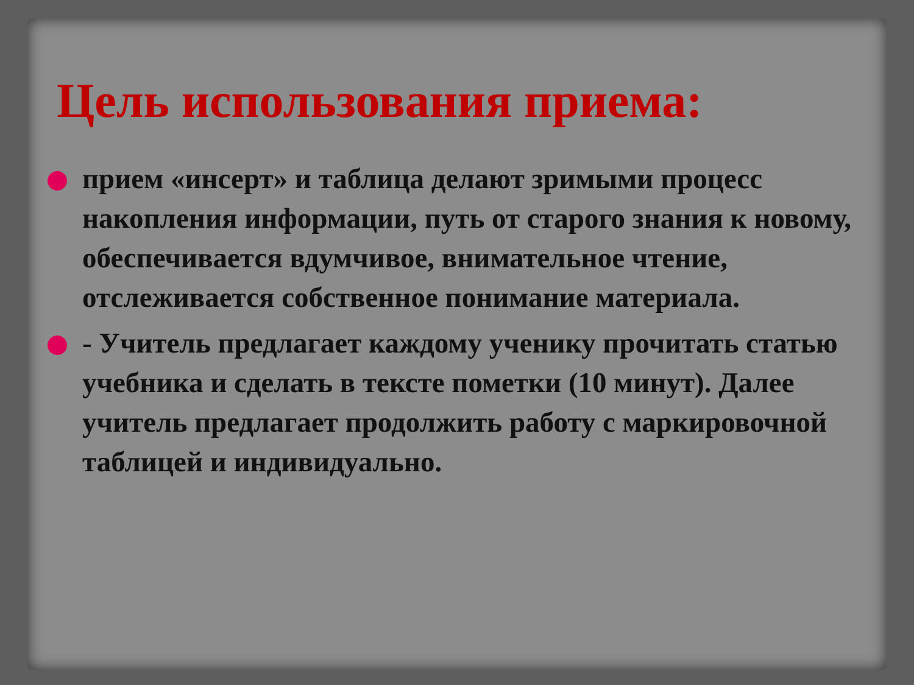Цель использования приема:
прием «инсерт» и таблица делают зримыми процесс накопления информации, путь от старого знания к новому, обеспечивается вдумчивое, внимательное чтение, отслеживается собственное понимание материала.
- Учитель предлагает каждому ученику прочитать статью учебника и сделать в тексте пометки (10 минут). Далее учитель предлагает продолжить работу с маркировочной таблицей и индивидуально.